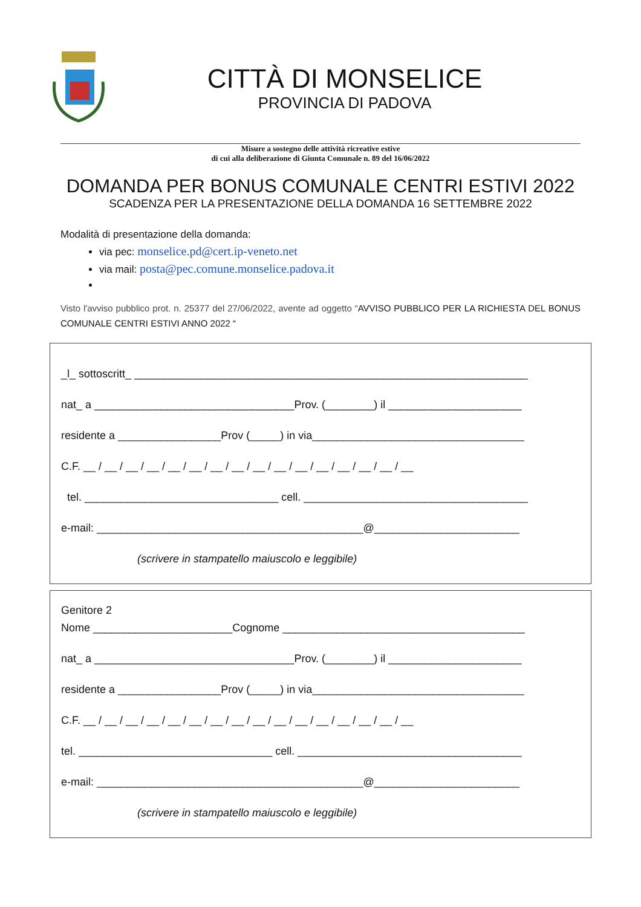CITTÀ DI MONSELICE
PROVINCIA DI PADOVA
Misure a sostegno delle attività ricreative estive
di cui alla deliberazione di Giunta Comunale n. 89 del 16/06/2022
DOMANDA PER BONUS COMUNALE CENTRI ESTIVI 2022
SCADENZA PER LA PRESENTAZIONE DELLA DOMANDA 16 SETTEMBRE 2022
Modalità di presentazione della domanda:
via pec: monselice.pd@cert.ip-veneto.net
via mail: posta@pec.comune.monselice.padova.it
Visto l'avviso pubblico prot. n. 25377 del 27/06/2022, avente ad oggetto “AVVISO PUBBLICO PER LA RICHIESTA DEL BONUS COMUNALE CENTRI ESTIVI ANNO 2022 “
_l_ sottoscritt_ _________________________________________________________________
nat_ a _________________________________Prov. (________) il ______________________
residente a _________________Prov (_____) in via___________________________________
C.F. __ / __ / __ / __ / __ / __ / __ / __ / __ / __ / __ / __ / __ / __ / __ / __
tel. ________________________________ cell. _____________________________________
e-mail: ____________________________________________@________________________
(scrivere in stampatello maiuscolo e leggibile)
Genitore 2
Nome _______________________Cognome ________________________________________
nat_ a _________________________________Prov. (________) il ______________________
residente a _________________Prov (_____) in via___________________________________
C.F. __ / __ / __ / __ / __ / __ / __ / __ / __ / __ / __ / __ / __ / __ / __ / __
tel. ________________________________ cell. _____________________________________
e-mail: ____________________________________________@________________________
(scrivere in stampatello maiuscolo e leggibile)